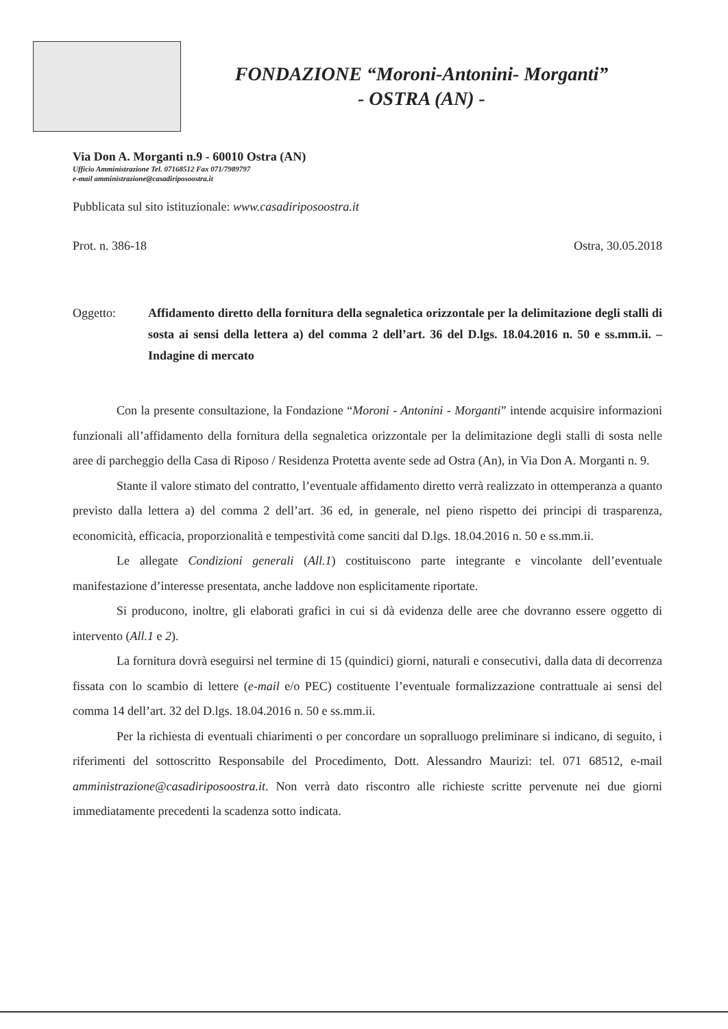FONDAZIONE “Moroni-Antonini- Morganti”
- OSTRA (AN) -
Via Don A. Morganti n.9 - 60010 Ostra (AN)
Ufficio Amministrazione Tel. 07168512 Fax 071/7989797
e-mail amministrazione@casadiriposoostra.it
Pubblicata sul sito istituzionale: www.casadiriposoostra.it
Prot. n. 386-18 Ostra, 30.05.2018
Oggetto: Affidamento diretto della fornitura della segnaletica orizzontale per la delimitazione degli stalli di sosta ai sensi della lettera a) del comma 2 dell’art. 36 del D.lgs. 18.04.2016 n. 50 e ss.mm.ii. – Indagine di mercato
Con la presente consultazione, la Fondazione “Moroni - Antonini - Morganti” intende acquisire informazioni funzionali all’affidamento della fornitura della segnaletica orizzontale per la delimitazione degli stalli di sosta nelle aree di parcheggio della Casa di Riposo / Residenza Protetta avente sede ad Ostra (An), in Via Don A. Morganti n. 9.
Stante il valore stimato del contratto, l’eventuale affidamento diretto verrà realizzato in ottemperanza a quanto previsto dalla lettera a) del comma 2 dell’art. 36 ed, in generale, nel pieno rispetto dei principi di trasparenza, economicità, efficacia, proporzionalità e tempestività come sanciti dal D.lgs. 18.04.2016 n. 50 e ss.mm.ii.
Le allegate Condizioni generali (All.1) costituiscono parte integrante e vincolante dell’eventuale manifestazione d’interesse presentata, anche laddove non esplicitamente riportate.
Si producono, inoltre, gli elaborati grafici in cui si dà evidenza delle aree che dovranno essere oggetto di intervento (All.1 e 2).
La fornitura dovrà eseguirsi nel termine di 15 (quindici) giorni, naturali e consecutivi, dalla data di decorrenza fissata con lo scambio di lettere (e-mail e/o PEC) costituente l’eventuale formalizzazione contrattuale ai sensi del comma 14 dell’art. 32 del D.lgs. 18.04.2016 n. 50 e ss.mm.ii.
Per la richiesta di eventuali chiarimenti o per concordare un sopralluogo preliminare si indicano, di seguito, i riferimenti del sottoscritto Responsabile del Procedimento, Dott. Alessandro Maurizi: tel. 071 68512, e-mail amministrazione@casadiriposoostra.it. Non verrà dato riscontro alle richieste scritte pervenute nei due giorni immediatamente precedenti la scadenza sotto indicata.